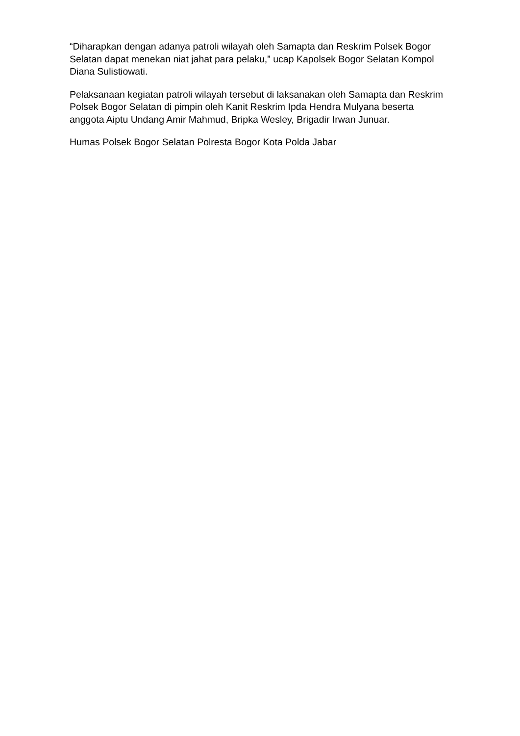“Diharapkan dengan adanya patroli wilayah oleh Samapta dan Reskrim Polsek Bogor Selatan dapat menekan niat jahat para pelaku,” ucap Kapolsek Bogor Selatan Kompol Diana Sulistiowati.
Pelaksanaan kegiatan patroli wilayah tersebut di laksanakan oleh Samapta dan Reskrim Polsek Bogor Selatan di pimpin oleh Kanit Reskrim Ipda Hendra Mulyana beserta anggota Aiptu Undang Amir Mahmud, Bripka Wesley, Brigadir Irwan Junuar.
Humas Polsek Bogor Selatan Polresta Bogor Kota Polda Jabar